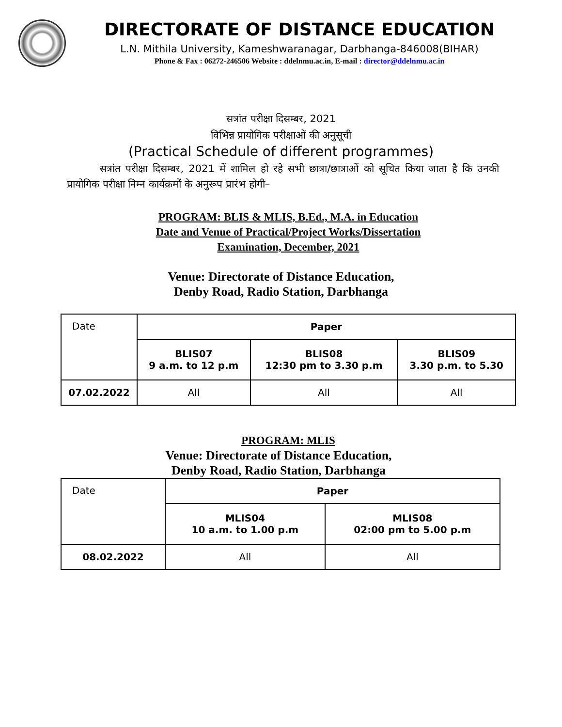DIRECTORATE OF DISTANCE EDUCATION
L.N. Mithila University, Kameshwaranagar, Darbhanga-846008(BIHAR)
Phone & Fax : 06272-246506 Website : ddelnmu.ac.in, E-mail : director@ddelnmu.ac.in
सत्रांत परीक्षा दिसम्बर, 2021
विभिन्न प्रायोगिक परीक्षाओं की अनुसूची
(Practical Schedule of different programmes)
सत्रांत परीक्षा दिसम्बर, 2021 में शामिल हो रहे सभी छात्रा/छात्राओं को सूचित किया जाता है कि उनकी प्रायोगिक परीक्षा निम्न कार्यक्रमों के अनुरूप प्रारंभ होगी–
PROGRAM: BLIS & MLIS, B.Ed., M.A. in Education
Date and Venue of Practical/Project Works/Dissertation
Examination, December, 2021
Venue: Directorate of Distance Education,
Denby Road, Radio Station, Darbhanga
| Date | Paper | | |
| --- | --- | --- | --- |
| | BLIS07 9 a.m. to 12 p.m | BLIS08 12:30 pm to 3.30 p.m | BLIS09 3.30 p.m. to 5.30 |
| 07.02.2022 | All | All | All |
PROGRAM: MLIS
Venue: Directorate of Distance Education,
Denby Road, Radio Station, Darbhanga
| Date | Paper | |
| --- | --- | --- |
| | MLIS04 10 a.m. to 1.00 p.m | MLIS08 02:00 pm to 5.00 p.m |
| 08.02.2022 | All | All |